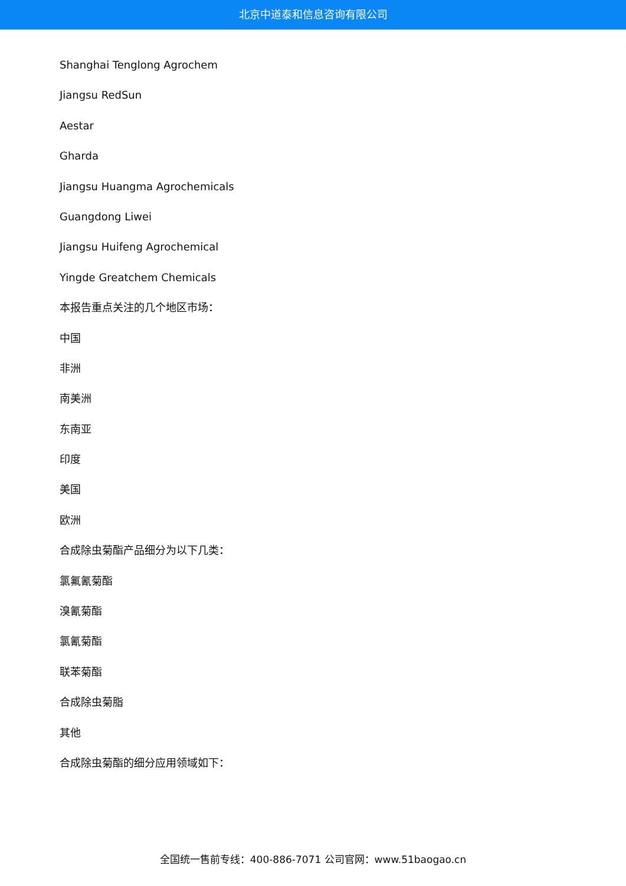北京中道泰和信息咨询有限公司
Shanghai Tenglong Agrochem
Jiangsu RedSun
Aestar
Gharda
Jiangsu Huangma Agrochemicals
Guangdong Liwei
Jiangsu Huifeng Agrochemical
Yingde Greatchem Chemicals
本报告重点关注的几个地区市场：
中国
非洲
南美洲
东南亚
印度
美国
欧洲
合成除虫菊酯产品细分为以下几类：
氯氟氰菊酯
溴氰菊酯
氯氰菊酯
联苯菊酯
合成除虫菊脂
其他
合成除虫菊酯的细分应用领域如下：
全国统一售前专线：400-886-7071 公司官网：www.51baogao.cn